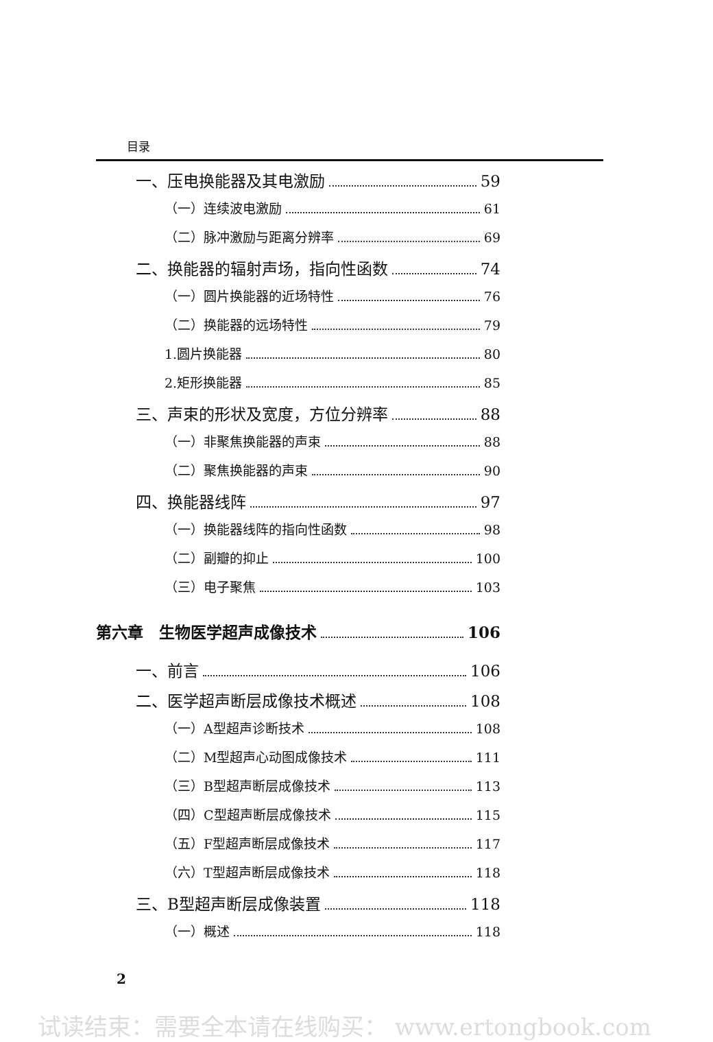目录
一、压电换能器及其电激励 59
（一）连续波电激励 61
（二）脉冲激励与距离分辨率 69
二、换能器的辐射声场，指向性函数 74
（一）圆片换能器的近场特性 76
（二）换能器的远场特性 79
1.圆片换能器 80
2.矩形换能器 85
三、声束的形状及宽度，方位分辨率 88
（一）非聚焦换能器的声束 88
（二）聚焦换能器的声束 90
四、换能器线阵 97
（一）换能器线阵的指向性函数 98
（二）副瓣的抑止 100
（三）电子聚焦 103
第六章　生物医学超声成像技术 106
一、前言 106
二、医学超声断层成像技术概述 108
（一）A型超声诊断技术 108
（二）M型超声心动图成像技术 111
（三）B型超声断层成像技术 113
（四）C型超声断层成像技术 115
（五）F型超声断层成像技术 117
（六）T型超声断层成像技术 118
三、B型超声断层成像装置 118
（一）概述 118
2
试读结束：需要全本请在线购买： www.ertongbook.com